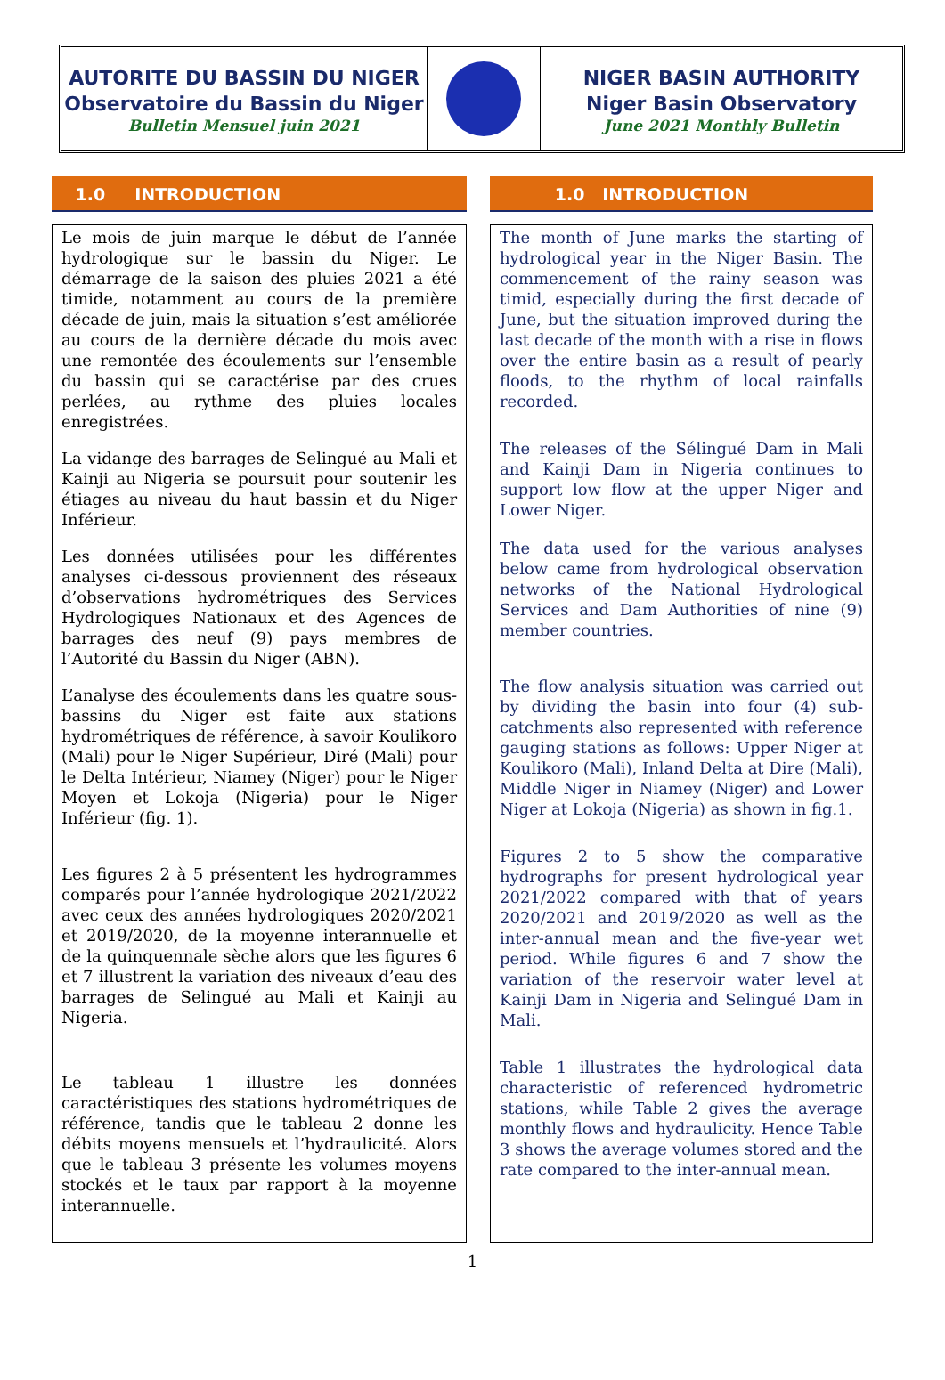AUTORITE DU BASSIN DU NIGER
Observatoire du Bassin du Niger
Bulletin Mensuel juin 2021
NIGER BASIN AUTHORITY
Niger Basin Observatory
June 2021 Monthly Bulletin
1.0 INTRODUCTION
Le mois de juin marque le début de l’année hydrologique sur le bassin du Niger. Le démarrage de la saison des pluies 2021 a été timide, notamment au cours de la première décade de juin, mais la situation s’est améliorée au cours de la dernière décade du mois avec une remontée des écoulements sur l’ensemble du bassin qui se caractérise par des crues perlées, au rythme des pluies locales enregistrées.
La vidange des barrages de Selingué au Mali et Kainji au Nigeria se poursuit pour soutenir les étiages au niveau du haut bassin et du Niger Inférieur.
Les données utilisées pour les différentes analyses ci-dessous proviennent des réseaux d’observations hydrométriques des Services Hydrologiques Nationaux et des Agences de barrages des neuf (9) pays membres de l’Autorité du Bassin du Niger (ABN).
L’analyse des écoulements dans les quatre sous-bassins du Niger est faite aux stations hydrométriques de référence, à savoir Koulikoro (Mali) pour le Niger Supérieur, Diré (Mali) pour le Delta Intérieur, Niamey (Niger) pour le Niger Moyen et Lokoja (Nigeria) pour le Niger Inférieur (fig. 1).
Les figures 2 à 5 présentent les hydrogrammes comparés pour l’année hydrologique 2021/2022 avec ceux des années hydrologiques 2020/2021 et 2019/2020, de la moyenne interannuelle et de la quinquennale sèche alors que les figures 6 et 7 illustrent la variation des niveaux d’eau des barrages de Selingué au Mali et Kainji au Nigeria.
Le tableau 1 illustre les données caractéristiques des stations hydrométriques de référence, tandis que le tableau 2 donne les débits moyens mensuels et l’hydraulicité. Alors que le tableau 3 présente les volumes moyens stockés et le taux par rapport à la moyenne interannuelle.
1.0 INTRODUCTION
The month of June marks the starting of hydrological year in the Niger Basin. The commencement of the rainy season was timid, especially during the first decade of June, but the situation improved during the last decade of the month with a rise in flows over the entire basin as a result of pearly floods, to the rhythm of local rainfalls recorded.
The releases of the Sélingué Dam in Mali and Kainji Dam in Nigeria continues to support low flow at the upper Niger and Lower Niger.
The data used for the various analyses below came from hydrological observation networks of the National Hydrological Services and Dam Authorities of nine (9) member countries.
The flow analysis situation was carried out by dividing the basin into four (4) sub-catchments also represented with reference gauging stations as follows: Upper Niger at Koulikoro (Mali), Inland Delta at Dire (Mali), Middle Niger in Niamey (Niger) and Lower Niger at Lokoja (Nigeria) as shown in fig.1.
Figures 2 to 5 show the comparative hydrographs for present hydrological year 2021/2022 compared with that of years 2020/2021 and 2019/2020 as well as the inter-annual mean and the five-year wet period. While figures 6 and 7 show the variation of the reservoir water level at Kainji Dam in Nigeria and Selingué Dam in Mali.
Table 1 illustrates the hydrological data characteristic of referenced hydrometric stations, while Table 2 gives the average monthly flows and hydraulicity. Hence Table 3 shows the average volumes stored and the rate compared to the inter-annual mean.
1